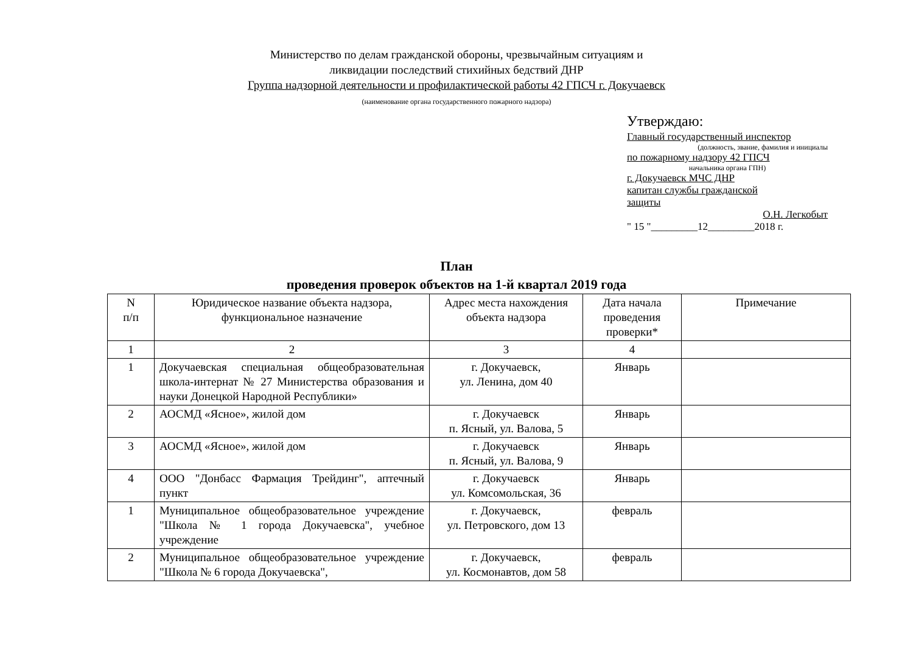Министерство по делам гражданской обороны, чрезвычайным ситуациям и
ликвидации последствий стихийных бедствий ДНР
Группа надзорной деятельности и профилактической работы 42 ГПСЧ г. Докучаевск
(наименование органа государственного пожарного надзора)
Утверждаю:
Главный государственный инспектор
(должность, звание, фамилия и инициалы
по пожарному надзору 42 ГПСЧ
начальника органа ГПН)
г. Докучаевск МЧС ДНР
капитан службы гражданской
защиты
О.Н. Легкобыт
" 15 "_________12_________2018 г.
План
проведения проверок объектов на 1-й квартал 2019 года
| N п/п | Юридическое название объекта надзора, функциональное назначение | Адрес места нахождения объекта надзора | Дата начала проведения проверки* | Примечание |
| --- | --- | --- | --- | --- |
| 1 | 2 | 3 | 4 | |
| 1 | Докучаевская специальная общеобразовательная школа-интернат № 27 Министерства образования и науки Донецкой Народной Республики» | г. Докучаевск, ул. Ленина, дом 40 | Январь | |
| 2 | АОСМД «Ясное», жилой дом | г. Докучаевск п. Ясный, ул. Валова, 5 | Январь | |
| 3 | АОСМД «Ясное», жилой дом | г. Докучаевск п. Ясный, ул. Валова, 9 | Январь | |
| 4 | ООО "Донбасс Фармация Трейдинг", аптечный пункт | г. Докучаевск ул. Комсомольская, 36 | Январь | |
| 1 | Муниципальное общеобразовательное учреждение "Школа № 1 города Докучаевска", учебное учреждение | г. Докучаевск, ул. Петровского, дом 13 | февраль | |
| 2 | Муниципальное общеобразовательное учреждение "Школа № 6 города Докучаевска", | г. Докучаевск, ул. Космонавтов, дом 58 | февраль | |